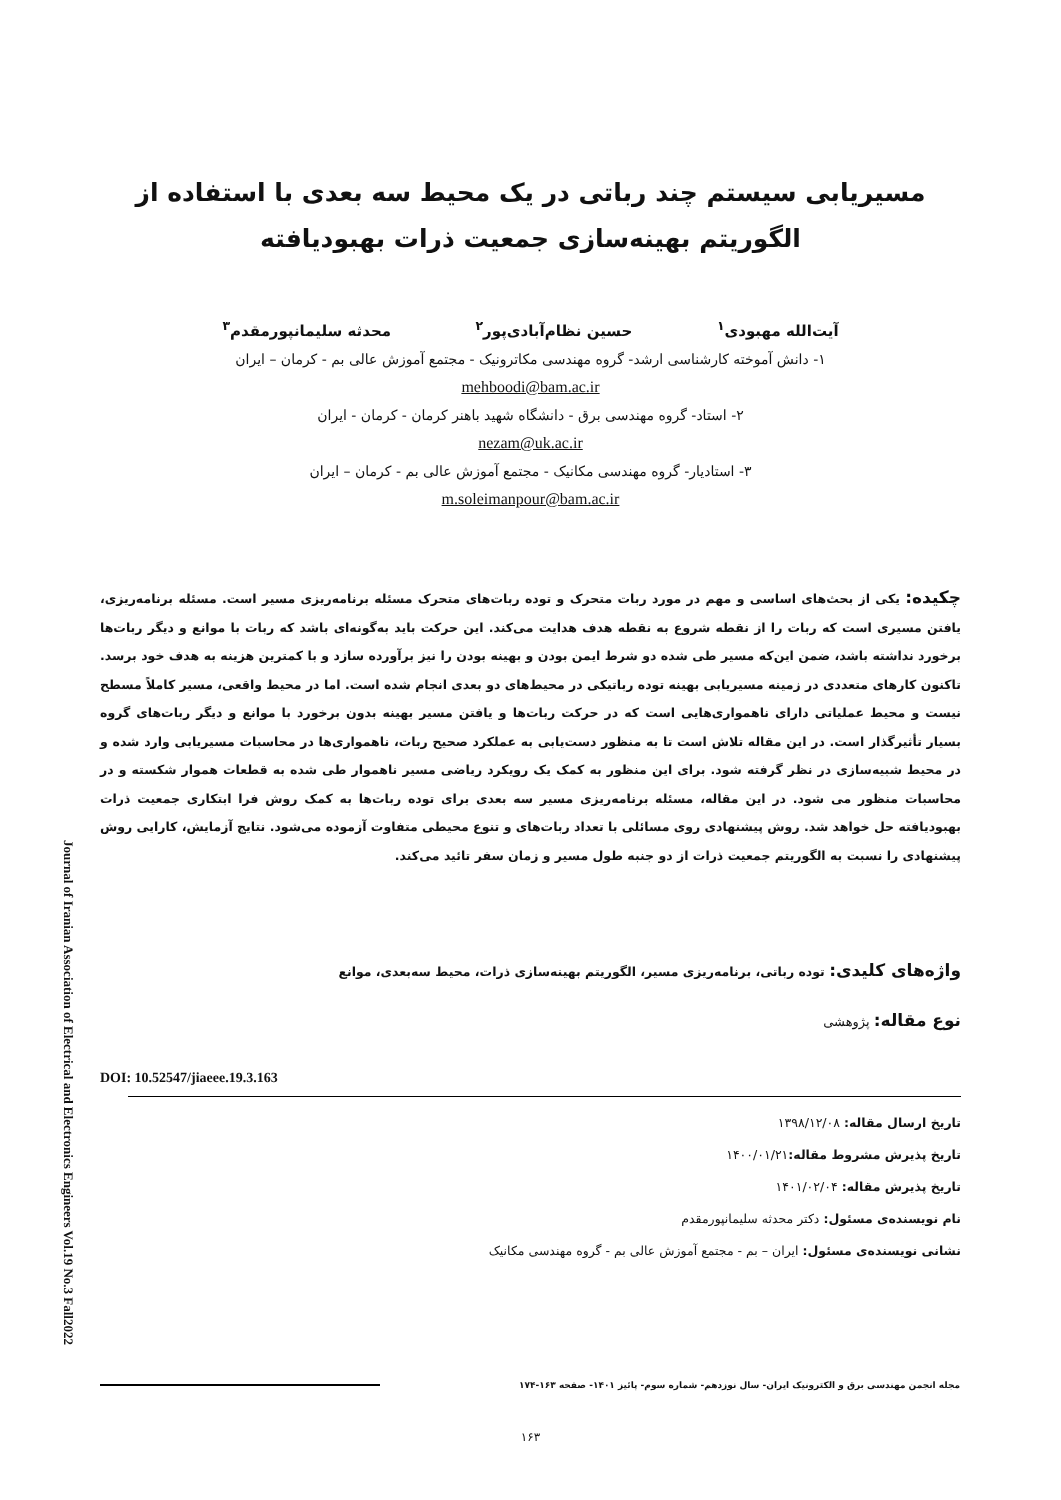مسیریابی سیستم چند رباتی در یک محیط سه بعدی با استفاده از
الگوریتم بهینه‌سازی جمعیت ذرات بهبودیافته
آیت‌الله مهبودی<sup>۱</sup> حسین نظام‌آبادی‌پور<sup>۲</sup> محدثه سلیمانپورمقدم<sup>۳</sup>
۱- دانش آموخته کارشناسی ارشد- گروه مهندسی مکاترونیک - مجتمع آموزش عالی بم - کرمان – ایران
mehboodi@bam.ac.ir
۲- استاد- گروه مهندسی برق - دانشگاه شهید باهنر کرمان - کرمان - ایران
nezam@uk.ac.ir
۳- استادیار- گروه مهندسی مکانیک - مجتمع آموزش عالی بم - کرمان – ایران
m.soleimanpour@bam.ac.ir
چکیده: یکی از بحث‌های اساسی و مهم در مورد ربات متحرک و توده ربات‌های متحرک مسئله برنامه‌ریزی مسیر است. مسئله برنامه‌ریزی، یافتن مسیری است که ربات را از نقطه شروع به نقطه هدف هدایت می‌کند. این حرکت باید به‌گونه‌ای باشد که ربات با موانع و دیگر ربات‌ها برخورد نداشته باشد، ضمن این‌که مسیر طی شده دو شرط ایمن بودن و بهینه بودن را نیز برآورده سازد و با کمترین هزینه به هدف خود برسد. تاکنون کارهای متعددی در زمینه مسیریابی بهینه توده رباتیکی در محیط‌های دو بعدی انجام شده است. اما در محیط واقعی، مسیر کاملاً مسطح نیست و محیط عملیاتی دارای ناهمواری‌هایی است که در حرکت ربات‌ها و یافتن مسیر بهینه بدون برخورد با موانع و دیگر ربات‌های گروه بسیار تأثیرگذار است. در این مقاله تلاش است تا به منظور دست‌یابی به عملکرد صحیح ربات، ناهمواری‌ها در محاسبات مسیریابی وارد شده و در محیط شبیه‌سازی در نظر گرفته شود. برای این منظور به کمک یک رویکرد ریاضی مسیر ناهموار طی شده به قطعات هموار شکسته و در محاسبات منظور می شود. در این مقاله، مسئله برنامه‌ریزی مسیر سه بعدی برای توده ربات‌ها به کمک روش فرا ابتکاری جمعیت ذرات بهبودیافته حل خواهد شد. روش پیشنهادی روی مسائلی با تعداد ربات‌های و تنوع محیطی متفاوت آزموده می‌شود. نتایج آزمایش، کارایی روش پیشنهادی را نسبت به الگوریتم جمعیت ذرات از دو جنبه طول مسیر و زمان سفر تائید می‌کند.
واژه‌های کلیدی: توده رباتی، برنامه‌ریزی مسیر، الگوریتم بهینه‌سازی ذرات، محیط سه‌بعدی، موانع
نوع مقاله: پژوهشی
DOI: 10.52547/jiaeee.19.3.163
تاریخ ارسال مقاله: ۱۳۹۸/۱۲/۰۸
تاریخ پذیرش مشروط مقاله: ۱۴۰۰/۰۱/۲۱
تاریخ پذیرش مقاله: ۱۴۰۱/۰۲/۰۴
نام نویسنده‌ی مسئول: دکتر محدثه سلیمانپورمقدم
نشانی نویسنده‌ی مسئول: ایران – بم - مجتمع آموزش عالی بم - گروه مهندسی مکانیک
Journal of Iranian Association of Electrical and Electronics Engineers Vol.19 No.3 Fall2022
مجله انجمن مهندسی برق و الکترونیک ایران- سال نوزدهم- شماره سوم- پائیز ۱۴۰۱- صفحه ۱۶۳-۱۷۴
۱۶۳